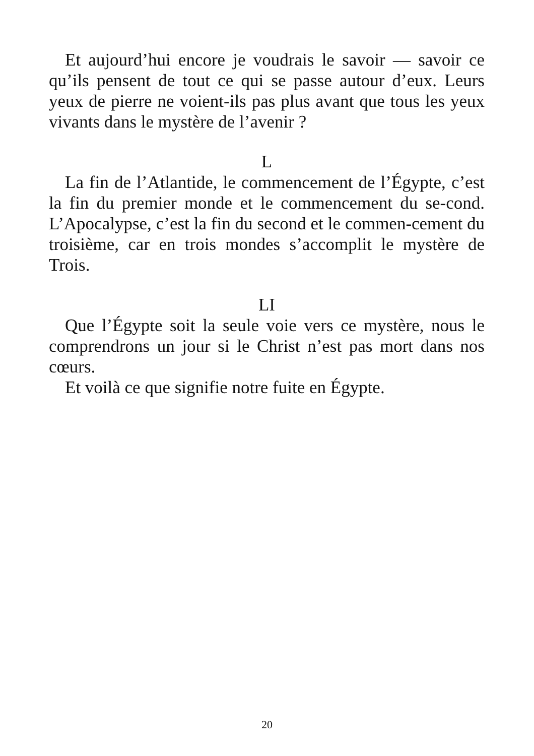Et aujourd’hui encore je voudrais le savoir — savoir ce qu’ils pensent de tout ce qui se passe autour d’eux. Leurs yeux de pierre ne voient-ils pas plus avant que tous les yeux vivants dans le mystère de l’avenir ?
L
La fin de l’Atlantide, le commencement de l’Égypte, c’est la fin du premier monde et le commencement du se-cond. L’Apocalypse, c’est la fin du second et le commen-cement du troisième, car en trois mondes s’accomplit le mystère de Trois.
LI
Que l’Égypte soit la seule voie vers ce mystère, nous le comprendrons un jour si le Christ n’est pas mort dans nos cœurs.
Et voilà ce que signifie notre fuite en Égypte.
20